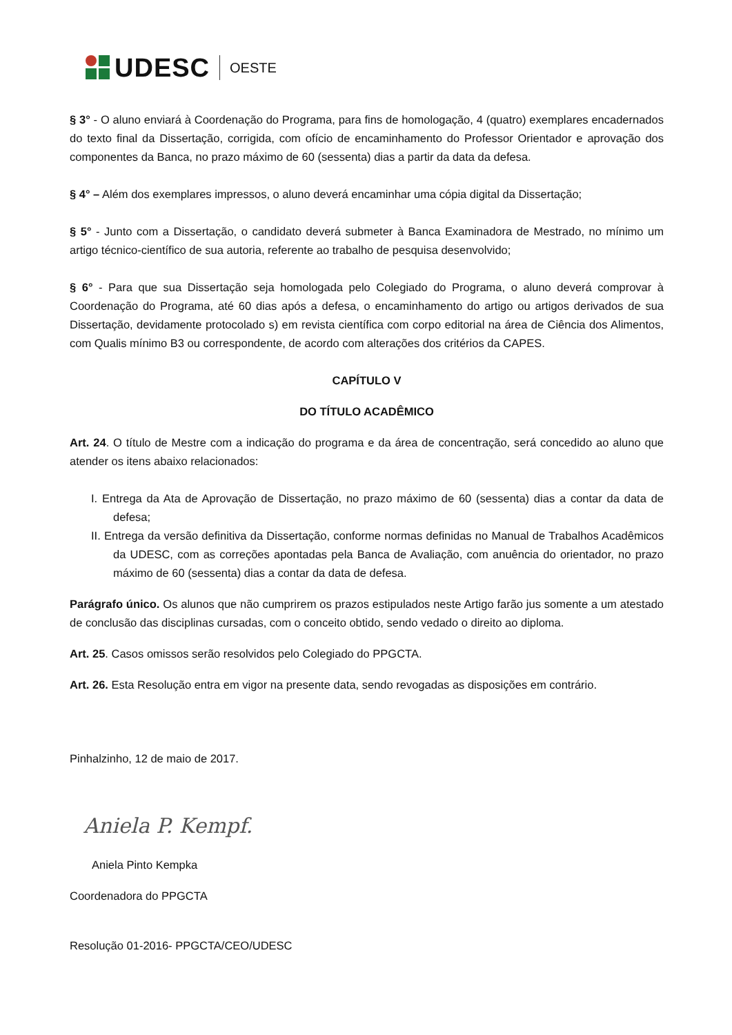UDESC OESTE
§ 3° - O aluno enviará à Coordenação do Programa, para fins de homologação, 4 (quatro) exemplares encadernados do texto final da Dissertação, corrigida, com ofício de encaminhamento do Professor Orientador e aprovação dos componentes da Banca, no prazo máximo de 60 (sessenta) dias a partir da data da defesa.
§ 4° – Além dos exemplares impressos, o aluno deverá encaminhar uma cópia digital da Dissertação;
§ 5° - Junto com a Dissertação, o candidato deverá submeter à Banca Examinadora de Mestrado, no mínimo um artigo técnico-científico de sua autoria, referente ao trabalho de pesquisa desenvolvido;
§ 6° - Para que sua Dissertação seja homologada pelo Colegiado do Programa, o aluno deverá comprovar à Coordenação do Programa, até 60 dias após a defesa, o encaminhamento do artigo ou artigos derivados de sua Dissertação, devidamente protocolado s) em revista científica com corpo editorial na área de Ciência dos Alimentos, com Qualis mínimo B3 ou correspondente, de acordo com alterações dos critérios da CAPES.
CAPÍTULO V
DO TÍTULO ACADÊMICO
Art. 24. O título de Mestre com a indicação do programa e da área de concentração, será concedido ao aluno que atender os itens abaixo relacionados:
I. Entrega da Ata de Aprovação de Dissertação, no prazo máximo de 60 (sessenta) dias a contar da data de defesa;
II. Entrega da versão definitiva da Dissertação, conforme normas definidas no Manual de Trabalhos Acadêmicos da UDESC, com as correções apontadas pela Banca de Avaliação, com anuência do orientador, no prazo máximo de 60 (sessenta) dias a contar da data de defesa.
Parágrafo único. Os alunos que não cumprirem os prazos estipulados neste Artigo farão jus somente a um atestado de conclusão das disciplinas cursadas, com o conceito obtido, sendo vedado o direito ao diploma.
Art. 25. Casos omissos serão resolvidos pelo Colegiado do PPGCTA.
Art. 26. Esta Resolução entra em vigor na presente data, sendo revogadas as disposições em contrário.
Pinhalzinho, 12 de maio de 2017.
Aniela P. Kempf.
Aniela Pinto Kempka
Coordenadora do PPGCTA
Resolução 01-2016- PPGCTA/CEO/UDESC